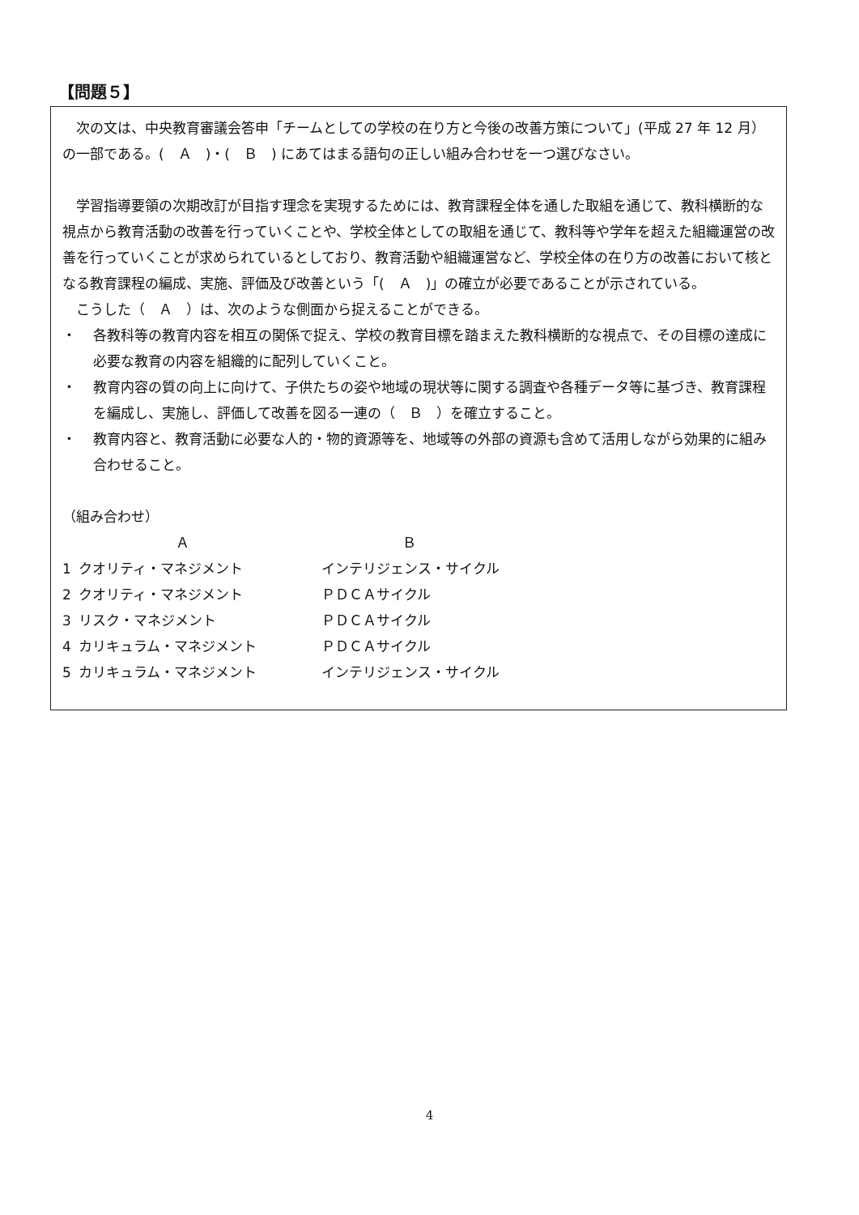【問題５】
次の文は、中央教育審議会答申「チームとしての学校の在り方と今後の改善方策について」(平成 27 年 12 月）の一部である。(　Ａ　)・(　Ｂ　) にあてはまる語句の正しい組み合わせを一つ選びなさい。
学習指導要領の次期改訂が目指す理念を実現するためには、教育課程全体を通した取組を通じて、教科横断的な視点から教育活動の改善を行っていくことや、学校全体としての取組を通じて、教科等や学年を超えた組織運営の改善を行っていくことが求められているとしており、教育活動や組織運営など、学校全体の在り方の改善において核となる教育課程の編成、実施、評価及び改善という「(　Ａ　)」の確立が必要であることが示されている。
こうした（　Ａ　）は、次のような側面から捉えることができる。
・ 各教科等の教育内容を相互の関係で捉え、学校の教育目標を踏まえた教科横断的な視点で、その目標の達成に必要な教育の内容を組織的に配列していくこと。
・ 教育内容の質の向上に向けて、子供たちの姿や地域の現状等に関する調査や各種データ等に基づき、教育課程を編成し、実施し、評価して改善を図る一連の（　Ｂ　）を確立すること。
・ 教育内容と、教育活動に必要な人的・物的資源等を、地域等の外部の資源も含めて活用しながら効果的に組み合わせること。
（組み合わせ）
| | Ａ | Ｂ |
| --- | --- | --- |
| 1 | クオリティ・マネジメント | インテリジェンス・サイクル |
| 2 | クオリティ・マネジメント | ＰＤＣＡサイクル |
| 3 | リスク・マネジメント | ＰＤＣＡサイクル |
| 4 | カリキュラム・マネジメント | ＰＤＣＡサイクル |
| 5 | カリキュラム・マネジメント | インテリジェンス・サイクル |
4